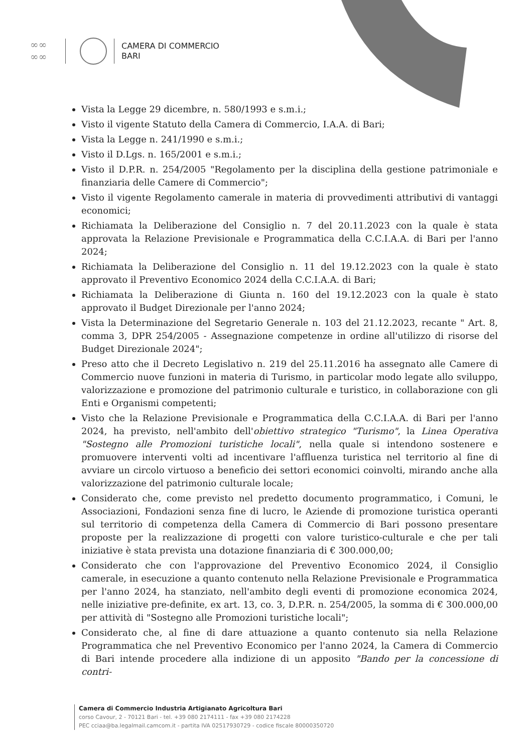∞∞
∞∞
CAMERA DI COMMERCIO
BARI
Vista la Legge 29 dicembre, n. 580/1993 e s.m.i.;
Visto il vigente Statuto della Camera di Commercio, I.A.A. di Bari;
Vista la Legge n. 241/1990 e s.m.i.;
Visto il D.Lgs. n. 165/2001 e s.m.i.;
Visto il D.P.R. n. 254/2005 "Regolamento per la disciplina della gestione patrimoniale e finanziaria delle Camere di Commercio";
Visto il vigente Regolamento camerale in materia di provvedimenti attributivi di vantaggi economici;
Richiamata la Deliberazione del Consiglio n. 7 del 20.11.2023 con la quale è stata approvata la Relazione Previsionale e Programmatica della C.C.I.A.A. di Bari per l'anno 2024;
Richiamata la Deliberazione del Consiglio n. 11 del 19.12.2023 con la quale è stato approvato il Preventivo Economico 2024 della C.C.I.A.A. di Bari;
Richiamata la Deliberazione di Giunta n. 160 del 19.12.2023 con la quale è stato approvato il Budget Direzionale per l'anno 2024;
Vista la Determinazione del Segretario Generale n. 103 del 21.12.2023, recante " Art. 8, comma 3, DPR 254/2005 - Assegnazione competenze in ordine all'utilizzo di risorse del Budget Direzionale 2024";
Preso atto che il Decreto Legislativo n. 219 del 25.11.2016 ha assegnato alle Camere di Commercio nuove funzioni in materia di Turismo, in particolar modo legate allo sviluppo, valorizzazione e promozione del patrimonio culturale e turistico, in collaborazione con gli Enti e Organismi competenti;
Visto che la Relazione Previsionale e Programmatica della C.C.I.A.A. di Bari per l'anno 2024, ha previsto, nell'ambito dell'obiettivo strategico "Turismo", la Linea Operativa "Sostegno alle Promozioni turistiche locali", nella quale si intendono sostenere e promuovere interventi volti ad incentivare l'affluenza turistica nel territorio al fine di avviare un circolo virtuoso a beneficio dei settori economici coinvolti, mirando anche alla valorizzazione del patrimonio culturale locale;
Considerato che, come previsto nel predetto documento programmatico, i Comuni, le Associazioni, Fondazioni senza fine di lucro, le Aziende di promozione turistica operanti sul territorio di competenza della Camera di Commercio di Bari possono presentare proposte per la realizzazione di progetti con valore turistico-culturale e che per tali iniziative è stata prevista una dotazione finanziaria di € 300.000,00;
Considerato che con l'approvazione del Preventivo Economico 2024, il Consiglio camerale, in esecuzione a quanto contenuto nella Relazione Previsionale e Programmatica per l'anno 2024, ha stanziato, nell'ambito degli eventi di promozione economica 2024, nelle iniziative pre-definite, ex art. 13, co. 3, D.P.R. n. 254/2005, la somma di € 300.000,00 per attività di "Sostegno alle Promozioni turistiche locali";
Considerato che, al fine di dare attuazione a quanto contenuto sia nella Relazione Programmatica che nel Preventivo Economico per l'anno 2024, la Camera di Commercio di Bari intende procedere alla indizione di un apposito "Bando per la concessione di contri-
Camera di Commercio Industria Artigianato Agricoltura Bari
corso Cavour, 2 - 70121 Bari - tel. +39 080 2174111 - fax +39 080 2174228
PEC cciaa@ba.legalmail.camcom.it - partita IVA 02517930729 - codice fiscale 80000350720